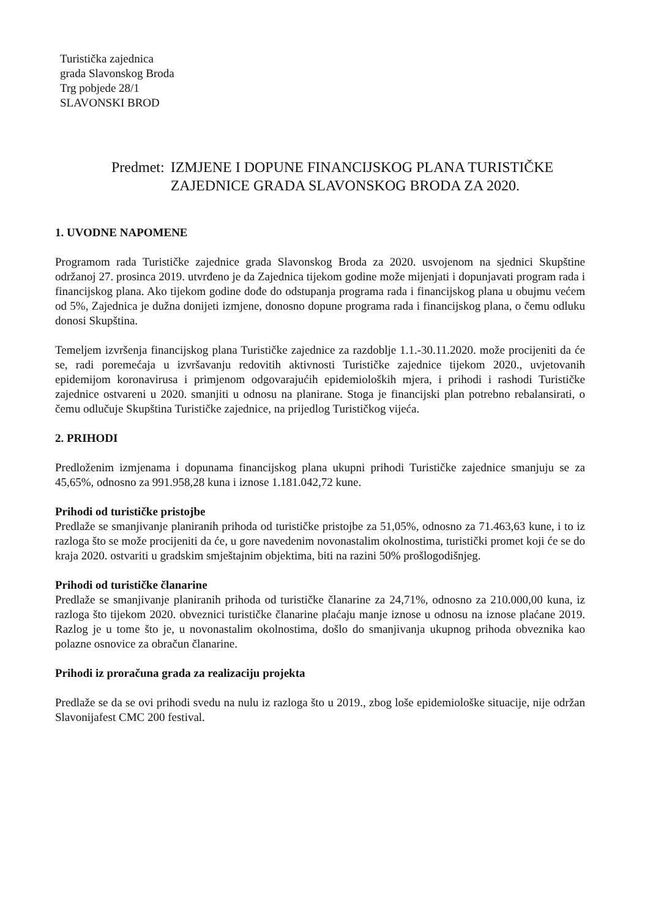Turistička zajednica
grada Slavonskog Broda
Trg pobjede 28/1
SLAVONSKI BROD
Predmet: IZMJENE I DOPUNE FINANCIJSKOG PLANA TURISTIČKE
ZAJEDNICE GRADA SLAVONSKOG BRODA ZA 2020.
1. UVODNE NAPOMENE
Programom rada Turističke zajednice grada Slavonskog Broda za 2020. usvojenom na sjednici Skupštine održanoj 27. prosinca 2019. utvrđeno je da Zajednica tijekom godine može mijenjati i dopunjavati program rada i financijskog plana. Ako tijekom godine dođe do odstupanja programa rada i financijskog plana u obujmu većem od 5%, Zajednica je dužna donijeti izmjene, donosno dopune programa rada i financijskog plana, o čemu odluku donosi Skupština.
Temeljem izvršenja financijskog plana Turističke zajednice za razdoblje 1.1.-30.11.2020. može procijeniti da će se, radi poremećaja u izvršavanju redovitih aktivnosti Turističke zajednice tijekom 2020., uvjetovanih epidemijom koronavirusa i primjenom odgovarajućih epidemioloških mjera, i prihodi i rashodi Turističke zajednice ostvareni u 2020. smanjiti u odnosu na planirane. Stoga je financijski plan potrebno rebalansirati, o čemu odlučuje Skupština Turističke zajednice, na prijedlog Turističkog vijeća.
2. PRIHODI
Predloženim izmjenama i dopunama financijskog plana ukupni prihodi Turističke zajednice smanjuju se za 45,65%, odnosno za 991.958,28 kuna i iznose 1.181.042,72 kune.
Prihodi od turističke pristojbe
Predlaže se smanjivanje planiranih prihoda od turističke pristojbe za 51,05%, odnosno za 71.463,63 kune, i to iz razloga što se može procijeniti da će, u gore navedenim novonastalim okolnostima, turistički promet koji će se do kraja 2020. ostvariti u gradskim smještajnim objektima, biti na razini 50% prošlogodišnjeg.
Prihodi od turističke članarine
Predlaže se smanjivanje planiranih prihoda od turističke članarine za 24,71%, odnosno za 210.000,00 kuna, iz razloga što tijekom 2020. obveznici turističke članarine plaćaju manje iznose u odnosu na iznose plaćane 2019. Razlog je u tome što je, u novonastalim okolnostima, došlo do smanjivanja ukupnog prihoda obveznika kao polazne osnovice za obračun članarine.
Prihodi iz proračuna grada za realizaciju projekta
Predlaže se da se ovi prihodi svedu na nulu iz razloga što u 2019., zbog loše epidemiološke situacije, nije održan Slavonijafest CMC 200 festival.